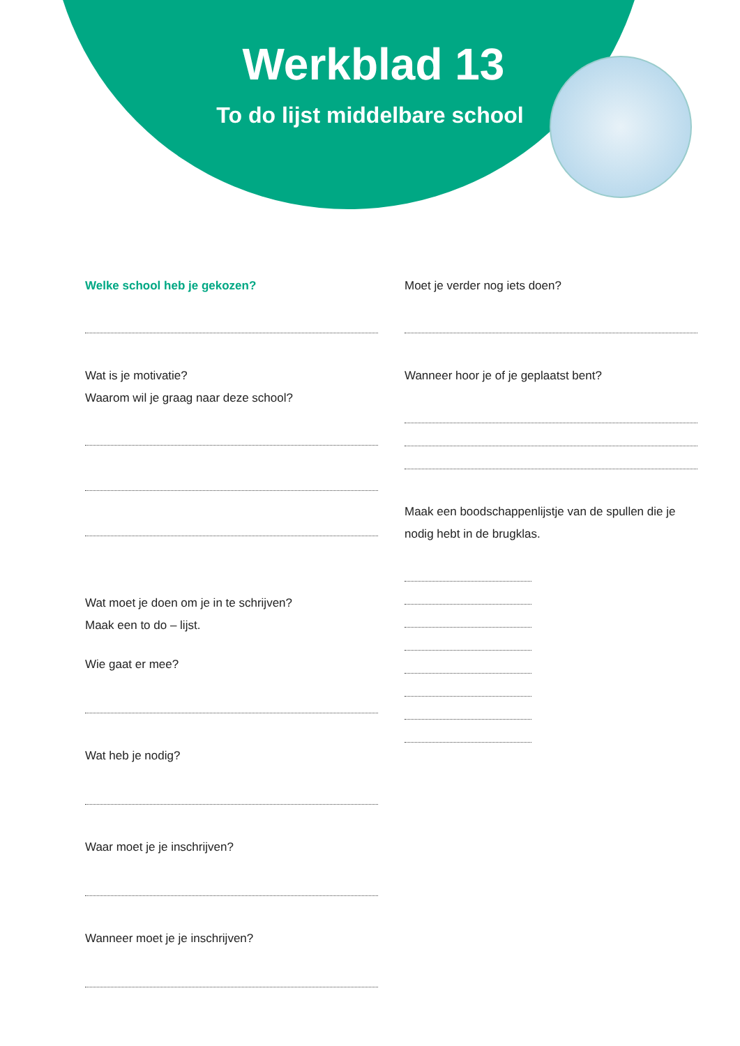Werkblad 13
To do lijst middelbare school
Welke school heb je gekozen?
Wat is je motivatie?
Waarom wil je graag naar deze school?
Wat moet je doen om je in te schrijven?
Maak een to do – lijst.
Wie gaat er mee?
Wat heb je nodig?
Waar moet je je inschrijven?
Wanneer moet je je inschrijven?
Moet je verder nog iets doen?
Wanneer hoor je of je geplaatst bent?
Maak een boodschappenlijstje van de spullen die je nodig hebt in de brugklas.